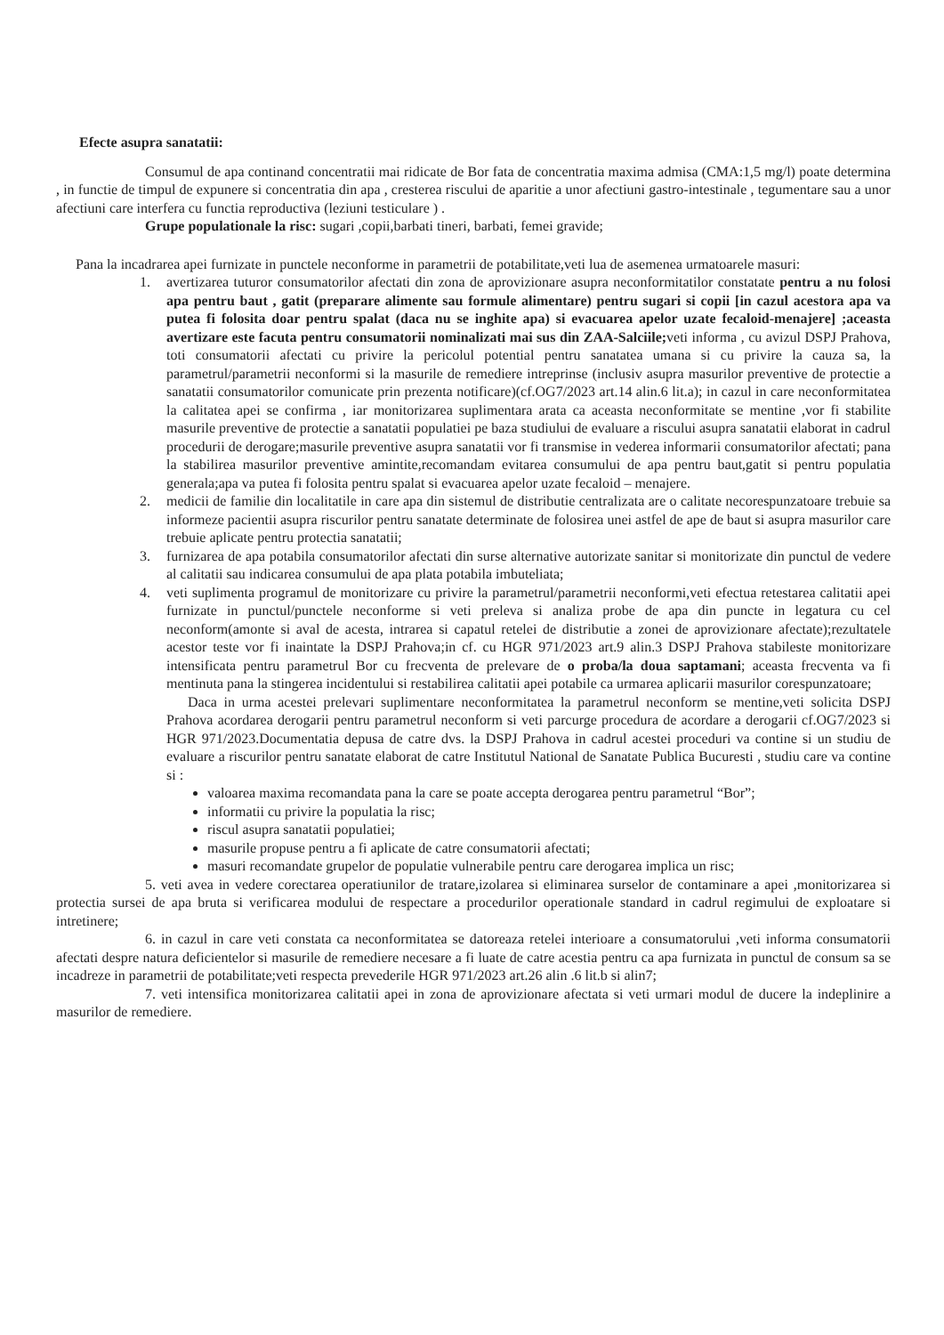Efecte asupra sanatatii:
Consumul de apa continand concentratii mai ridicate de Bor fata de concentratia maxima admisa (CMA:1,5 mg/l) poate determina , in functie de timpul de expunere si concentratia din apa , cresterea riscului de aparitie a unor afectiuni gastro-intestinale , tegumentare sau a unor afectiuni care interfera cu functia reproductiva (leziuni testiculare ) .
Grupe populationale la risc: sugari ,copii,barbati tineri, barbati, femei gravide;
Pana la incadrarea apei furnizate in punctele neconforme in parametrii de potabilitate,veti lua de asemenea urmatoarele masuri:
1. avertizarea tuturor consumatorilor afectati din zona de aprovizionare asupra neconformitatilor constatate pentru a nu folosi apa pentru baut , gatit (preparare alimente sau formule alimentare) pentru sugari si copii [in cazul acestora apa va putea fi folosita doar pentru spalat (daca nu se inghite apa) si evacuarea apelor uzate fecaloid-menajere] ;aceasta avertizare este facuta pentru consumatorii nominalizati mai sus din ZAA-Salciile; veti informa , cu avizul DSPJ Prahova, toti consumatorii afectati cu privire la pericolul potential pentru sanatatea umana si cu privire la cauza sa, la parametrul/parametrii neconformi si la masurile de remediere intreprinse (inclusiv asupra masurilor preventive de protectie a sanatatii consumatorilor comunicate prin prezenta notificare)(cf.OG7/2023 art.14 alin.6 lit.a); in cazul in care neconformitatea la calitatea apei se confirma , iar monitorizarea suplimentara arata ca aceasta neconformitate se mentine ,vor fi stabilite masurile preventive de protectie a sanatatii populatiei pe baza studiului de evaluare a riscului asupra sanatatii elaborat in cadrul procedurii de derogare;masurile preventive asupra sanatatii vor fi transmise in vederea informarii consumatorilor afectati; pana la stabilirea masurilor preventive amintite,recomandam evitarea consumului de apa pentru baut,gatit si pentru populatia generala;apa va putea fi folosita pentru spalat si evacuarea apelor uzate fecaloid – menajere.
2. medicii de familie din localitatile in care apa din sistemul de distributie centralizata are o calitate necorespunzatoare trebuie sa informeze pacientii asupra riscurilor pentru sanatate determinate de folosirea unei astfel de ape de baut si asupra masurilor care trebuie aplicate pentru protectia sanatatii;
3. furnizarea de apa potabila consumatorilor afectati din surse alternative autorizate sanitar si monitorizate din punctul de vedere al calitatii sau indicarea consumului de apa plata potabila imbuteliata;
4. veti suplimenta programul de monitorizare cu privire la parametrul/parametrii neconformi,veti efectua retestarea calitatii apei furnizate in punctul/punctele neconforme si veti preleva si analiza probe de apa din puncte in legatura cu cel neconform(amonte si aval de acesta, intrarea si capatul retelei de distributie a zonei de aprovizionare afectate);rezultatele acestor teste vor fi inaintate la DSPJ Prahova;in cf. cu HGR 971/2023 art.9 alin.3 DSPJ Prahova stabileste monitorizare intensificata pentru parametrul Bor cu frecventa de prelevare de o proba/la doua saptamani; aceasta frecventa va fi mentinuta pana la stingerea incidentului si restabilirea calitatii apei potabile ca urmarea aplicarii masurilor corespunzatoare;
Daca in urma acestei prelevari suplimentare neconformitatea la parametrul neconform se mentine,veti solicita DSPJ Prahova acordarea derogarii pentru parametrul neconform si veti parcurge procedura de acordare a derogarii cf.OG7/2023 si HGR 971/2023.Documentatia depusa de catre dvs. la DSPJ Prahova in cadrul acestei proceduri va contine si un studiu de evaluare a riscurilor pentru sanatate elaborat de catre Institutul National de Sanatate Publica Bucuresti , studiu care va contine si :
valoarea maxima recomandata pana la care se poate accepta derogarea pentru parametrul “Bor”;
informatii cu privire la populatia la risc;
riscul asupra sanatatii populatiei;
masurile propuse pentru a fi aplicate de catre consumatorii afectati;
masuri recomandate grupelor de populatie vulnerabile pentru care derogarea implica un risc;
5. veti avea in vedere corectarea operatiunilor de tratare,izolarea si eliminarea surselor de contaminare a apei ,monitorizarea si protectia sursei de apa bruta si verificarea modului de respectare a procedurilor operationale standard in cadrul regimului de exploatare si intretinere;
6. in cazul in care veti constata ca neconformitatea se datoreaza retelei interioare a consumatorului ,veti informa consumatorii afectati despre natura deficientelor si masurile de remediere necesare a fi luate de catre acestia pentru ca apa furnizata in punctul de consum sa se incadreze in parametrii de potabilitate;veti respecta prevederile HGR 971/2023 art.26 alin .6 lit.b si alin7;
7. veti intensifica monitorizarea calitatii apei in zona de aprovizionare afectata si veti urmari modul de ducere la indeplinire a masurilor de remediere.